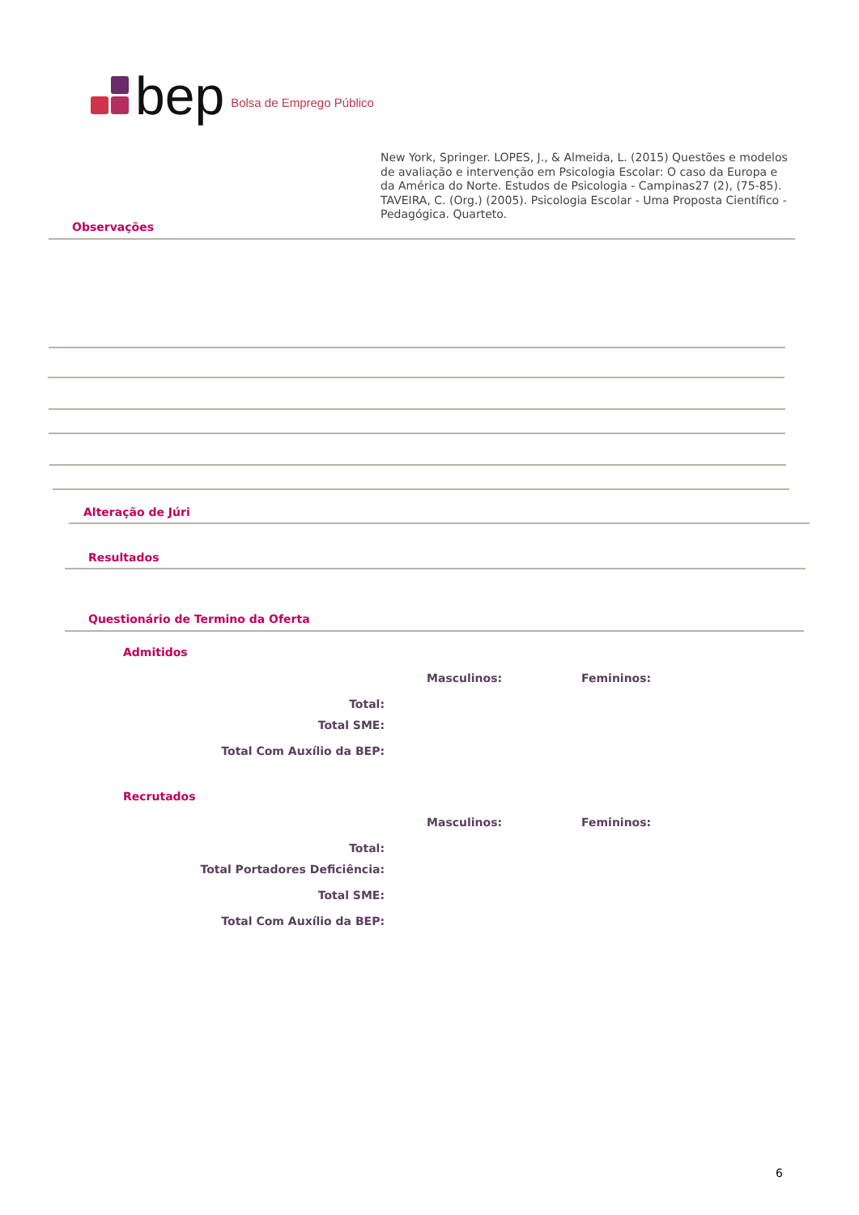bep Bolsa de Emprego Público
New York, Springer. LOPES, J., & Almeida, L. (2015) Questões e modelos de avaliação e intervenção em Psicologia Escolar: O caso da Europa e da América do Norte. Estudos de Psicologia - Campinas27 (2), (75-85). TAVEIRA, C. (Org.) (2005). Psicologia Escolar - Uma Proposta Científico - Pedagógica. Quarteto.
Observações
Alteração de Júri
Resultados
Questionário de Termino da Oferta
Admitidos
Masculinos: Femininos:
Total:
Total SME:
Total Com Auxílio da BEP:
Recrutados
Masculinos: Femininos:
Total:
Total Portadores Deficiência:
Total SME:
Total Com Auxílio da BEP:
6